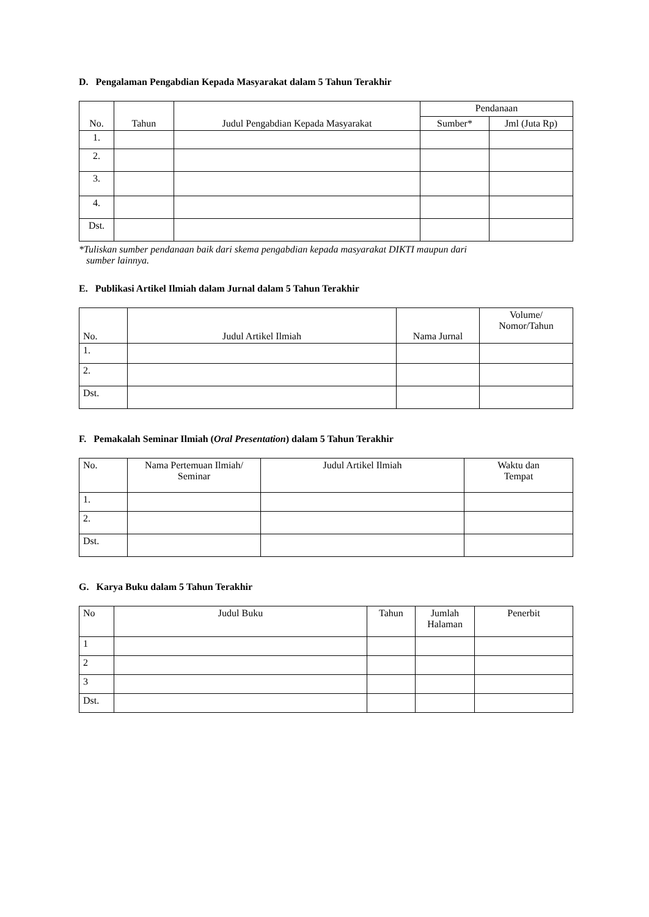D. Pengalaman Pengabdian Kepada Masyarakat dalam 5 Tahun Terakhir
| No. | Tahun | Judul Pengabdian Kepada Masyarakat | Pendanaan | |
| --- | --- | --- | --- | --- |
| | | | Sumber* | Jml (Juta Rp) |
| 1. | | | | |
| 2. | | | | |
| 3. | | | | |
| 4. | | | | |
| Dst. | | | | |
*Tuliskan sumber pendanaan baik dari skema pengabdian kepada masyarakat DIKTI maupun dari
sumber lainnya.
E. Publikasi Artikel Ilmiah dalam Jurnal dalam 5 Tahun Terakhir
| No. | Judul Artikel Ilmiah | Nama Jurnal | Volume/ Nomor/Tahun |
| --- | --- | --- | --- |
| 1. | | | |
| 2. | | | |
| Dst. | | | |
F. Pemakalah Seminar Ilmiah (Oral Presentation) dalam 5 Tahun Terakhir
| No. | Nama Pertemuan Ilmiah/ Seminar | Judul Artikel Ilmiah | Waktu dan Tempat |
| --- | --- | --- | --- |
| 1. | | | |
| 2. | | | |
| Dst. | | | |
G. Karya Buku dalam 5 Tahun Terakhir
| No | Judul Buku | Tahun | Jumlah Halaman | Penerbit |
| --- | --- | --- | --- | --- |
| 1 | | | | |
| 2 | | | | |
| 3 | | | | |
| Dst. | | | | |